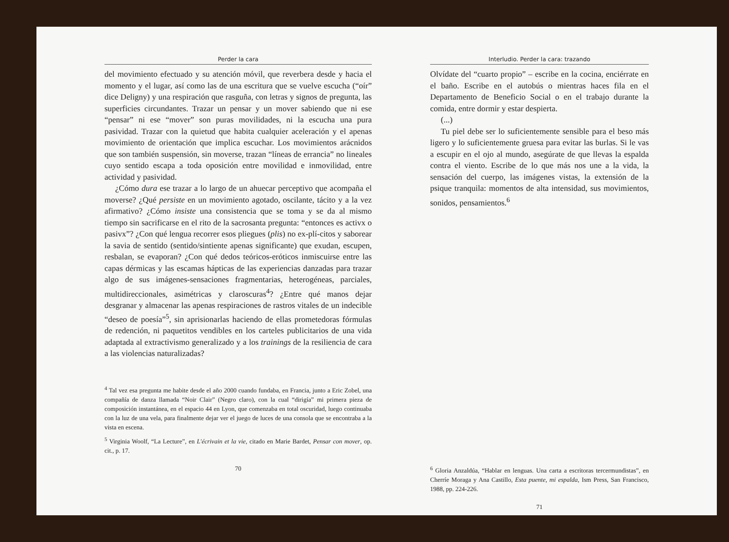Perder la cara
del movimiento efectuado y su atención móvil, que reverbera desde y hacia el momento y el lugar, así como las de una escritura que se vuelve escucha (“oír” dice Deligny) y una respiración que rasguña, con letras y signos de pregunta, las superficies circundantes. Trazar un pensar y un mover sabiendo que ni ese “pensar” ni ese “mover” son puras movilidades, ni la escucha una pura pasividad. Trazar con la quietud que habita cualquier aceleración y el apenas movimiento de orientación que implica escuchar. Los movimientos arácnidos que son también suspensión, sin moverse, trazan “líneas de errancia” no lineales cuyo sentido escapa a toda oposición entre movilidad e inmovilidad, entre actividad y pasividad.
¿Cómo dura ese trazar a lo largo de un ahuecar perceptivo que acompaña el moverse? ¿Qué persiste en un movimiento agotado, oscilante, tácito y a la vez afirmativo? ¿Cómo insiste una consistencia que se toma y se da al mismo tiempo sin sacrificarse en el rito de la sacrosanta pregunta: “entonces es activx o pasivx”? ¿Con qué lengua recorrer esos pliegues (plis) no ex-plí-citos y saborear la savia de sentido (sentido/sintiente apenas significante) que exudan, escupen, resbalan, se evaporan? ¿Con qué dedos teóricos-eróticos inmiscuirse entre las capas dérmicas y las escamas hápticas de las experiencias danzadas para trazar algo de sus imágenes-sensaciones fragmentarias, heterogéneas, parciales, multidireccionales, asimétricas y claroscuras<sup>4</sup>? ¿Entre qué manos dejar desgranar y almacenar las apenas respiraciones de rastros vitales de un indecible “deseo de poesía”<sup>5</sup>, sin aprisionarlas haciendo de ellas prometedoras fórmulas de redención, ni paquetitos vendibles en los carteles publicitarios de una vida adaptada al extractivismo generalizado y a los trainings de la resiliencia de cara a las violencias naturalizadas?
<sup>4</sup> Tal vez esa pregunta me habite desde el año 2000 cuando fundaba, en Francia, junto a Eric Zobel, una compañía de danza llamada “Noir Clair” (Negro claro), con la cual “dirigía” mi primera pieza de composición instantánea, en el espacio 44 en Lyon, que comenzaba en total oscuridad, luego continuaba con la luz de una vela, para finalmente dejar ver el juego de luces de una consola que se encontraba a la vista en escena.
<sup>5</sup> Virginia Woolf, “La Lecture”, en L'écrivain et la vie, citado en Marie Bardet, Pensar con mover, op. cit., p. 17.
70
Interludio. Perder la cara: trazando
Olvídate del “cuarto propio” – escribe en la cocina, enciérrate en el baño. Escribe en el autobús o mientras haces fila en el Departamento de Beneficio Social o en el trabajo durante la comida, entre dormir y estar despierta.
(...)
Tu piel debe ser lo suficientemente sensible para el beso más ligero y lo suficientemente gruesa para evitar las burlas. Si le vas a escupir en el ojo al mundo, asegúrate de que llevas la espalda contra el viento. Escribe de lo que más nos une a la vida, la sensación del cuerpo, las imágenes vistas, la extensión de la psique tranquila: momentos de alta intensidad, sus movimientos, sonidos, pensamientos.<sup>6</sup>
<sup>6</sup> Gloria Anzaldúa, “Hablar en lenguas. Una carta a escritoras tercermundistas”, en Cherríe Moraga y Ana Castillo, Esta puente, mi espalda, Ism Press, San Francisco, 1988, pp. 224-226.
71